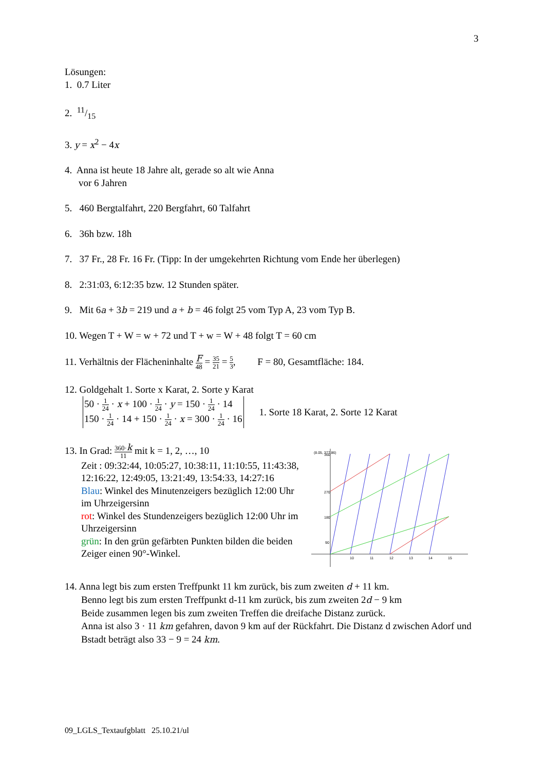3
Lösungen:
1. 0.7 Liter
2. 11/15
3. y = x<sup>2</sup> − 4x
4. Anna ist heute 18 Jahre alt, gerade so alt wie Anna
vor 6 Jahren
5. 460 Bergtalfahrt, 220 Bergfahrt, 60 Talfahrt
6. 36h bzw. 18h
7. 37 Fr., 28 Fr. 16 Fr. (Tipp: In der umgekehrten Richtung vom Ende her überlegen)
8. 2:31:03, 6:12:35 bzw. 12 Stunden später.
9. Mit 6a + 3b = 219 und a + b = 46 folgt 25 vom Typ A, 23 vom Typ B.
10. Wegen T + W = w + 72 und T + w = W + 48 folgt T = 60 cm
11. Verhältnis der Flächeninhalte F 48 = 35 21 = 5 3, F = 80, Gesamtfläche: 184.
12. Goldgehalt 1. Sorte x Karat, 2. Sorte y Karat
50 · 1 24 · x + 100 · 1 24 · y = 150 · 1 24 · 14
150 · 1 24 · 14 + 150 · 1 24 · x = 300 · 1 24 · 16
1. Sorte 18 Karat, 2. Sorte 12 Karat
13. In Grad: 360·k 11 mit k = 1, 2, …, 10
Zeit : 09:32:44, 10:05:27, 10:38:11, 11:10:55, 11:43:38, 12:16:22, 12:49:05, 13:21:49, 13:54:33, 14:27:16
Blau: Winkel des Minutenzeigers bezüglich 12:00 Uhr im Uhrzeigersinn
rot: Winkel des Stundenzeigers bezüglich 12:00 Uhr im Uhrzeigersinn
grün: In den grün gefärbten Punkten bilden die beiden Zeiger einen 90°-Winkel.
(8.05, 377.86)
360
270
180
90
10
11
12
13
14
15
14. Anna legt bis zum ersten Treffpunkt 11 km zurück, bis zum zweiten d + 11 km.
Benno legt bis zum ersten Treffpunkt d-11 km zurück, bis zum zweiten 2d − 9 km
Beide zusammen legen bis zum zweiten Treffen die dreifache Distanz zurück.
Anna ist also 3 · 11 km gefahren, davon 9 km auf der Rückfahrt. Die Distanz d zwischen Adorf und Bstadt beträgt also 33 − 9 = 24 km.
09_LGLS_Textaufgblatt 25.10.21/ul